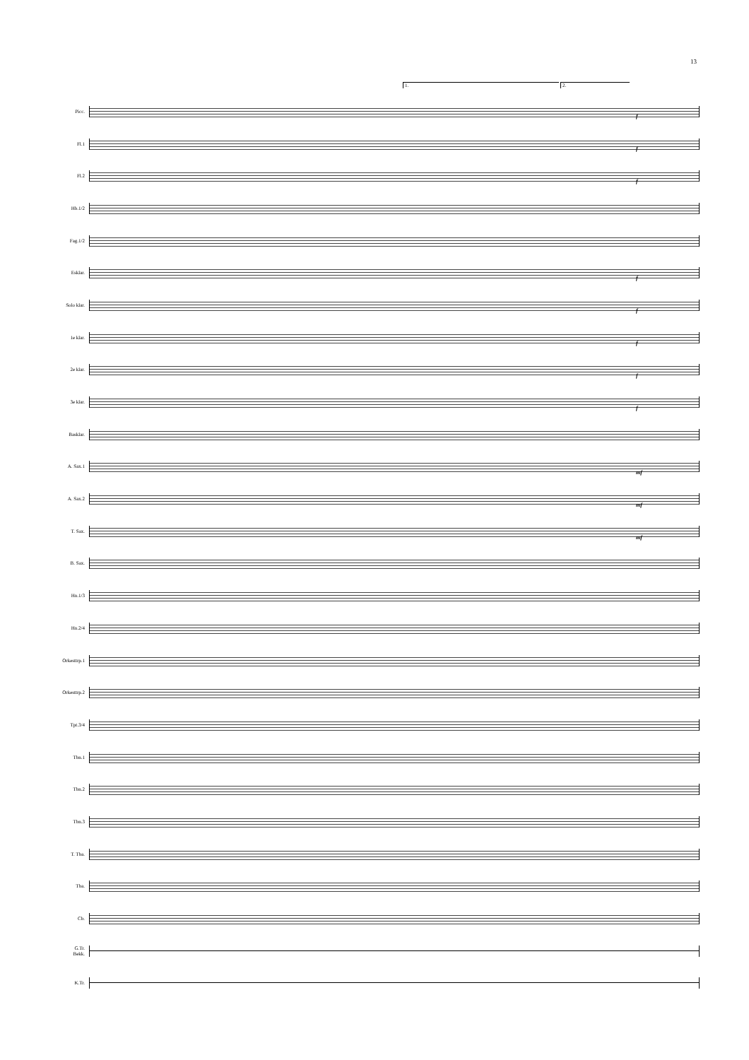13
1. 2.
Picc.
Fl.1
Fl.2
Hb.1/2
Fag.1/2
Esklar.
Solo klar.
1e klar.
2e klar.
3e klar.
Basklar.
A. Sax.1
A. Sax.2
T. Sax.
B. Sax.
Hn.1/3
Hn.2/4
Orkesttrp.1
Orkesttrp.2
Tpt.3/4
Tbn.1
Tbn.2
Tbn.3
T. Tba.
Tba.
Cb.
G.Tr.
Bekk.
K.Tr.
f
f
f
f
f
f
f
f
mf
mf
mf